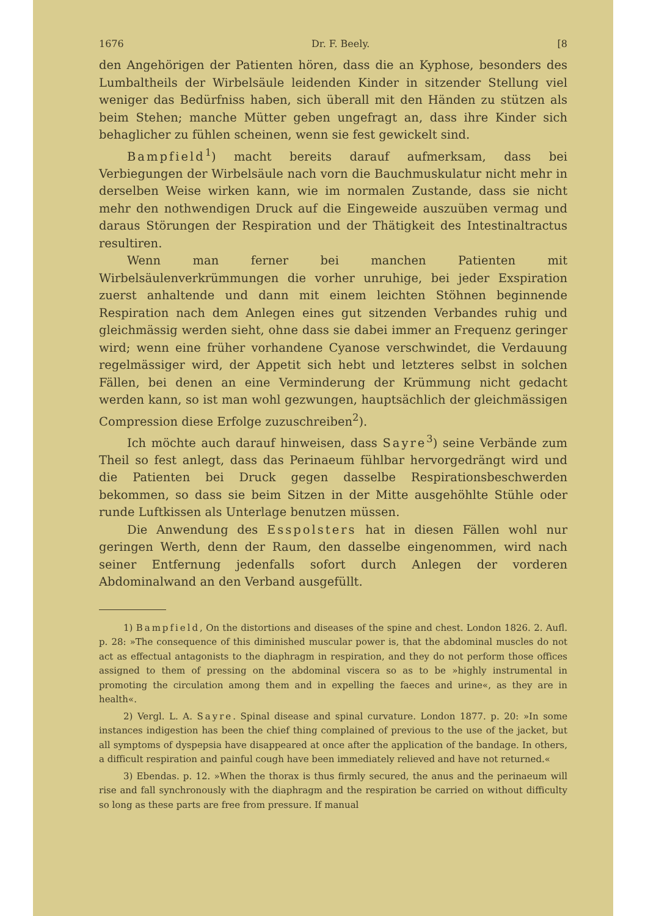1676 Dr. F. Beely. [8
den Angehörigen der Patienten hören, dass die an Kyphose, besonders des Lumbaltheils der Wirbelsäule leidenden Kinder in sitzender Stellung viel weniger das Bedürfniss haben, sich überall mit den Händen zu stützen als beim Stehen; manche Mütter geben ungefragt an, dass ihre Kinder sich behaglicher zu fühlen scheinen, wenn sie fest gewickelt sind.
Bampfield<sup>1</sup>) macht bereits darauf aufmerksam, dass bei Verbiegungen der Wirbelsäule nach vorn die Bauchmuskulatur nicht mehr in derselben Weise wirken kann, wie im normalen Zustande, dass sie nicht mehr den nothwendigen Druck auf die Eingeweide auszuüben vermag und daraus Störungen der Respiration und der Thätigkeit des Intestinaltractus resultiren.
Wenn man ferner bei manchen Patienten mit Wirbelsäulenverkrümmungen die vorher unruhige, bei jeder Exspiration zuerst anhaltende und dann mit einem leichten Stöhnen beginnende Respiration nach dem Anlegen eines gut sitzenden Verbandes ruhig und gleichmässig werden sieht, ohne dass sie dabei immer an Frequenz geringer wird; wenn eine früher vorhandene Cyanose verschwindet, die Verdauung regelmässiger wird, der Appetit sich hebt und letzteres selbst in solchen Fällen, bei denen an eine Verminderung der Krümmung nicht gedacht werden kann, so ist man wohl gezwungen, hauptsächlich der gleichmässigen Compression diese Erfolge zuzuschreiben<sup>2</sup>).
Ich möchte auch darauf hinweisen, dass Sayre<sup>3</sup>) seine Verbände zum Theil so fest anlegt, dass das Perinaeum fühlbar hervorgedrängt wird und die Patienten bei Druck gegen dasselbe Respirationsbeschwerden bekommen, so dass sie beim Sitzen in der Mitte ausgehöhlte Stühle oder runde Luftkissen als Unterlage benutzen müssen.
Die Anwendung des Esspolsters hat in diesen Fällen wohl nur geringen Werth, denn der Raum, den dasselbe eingenommen, wird nach seiner Entfernung jedenfalls sofort durch Anlegen der vorderen Abdominalwand an den Verband ausgefüllt.
1) Bampfield, On the distortions and diseases of the spine and chest. London 1826. 2. Aufl. p. 28: »The consequence of this diminished muscular power is, that the abdominal muscles do not act as effectual antagonists to the diaphragm in respiration, and they do not perform those offices assigned to them of pressing on the abdominal viscera so as to be »highly instrumental in promoting the circulation among them and in expelling the faeces and urine«, as they are in health«.
2) Vergl. L. A. Sayre. Spinal disease and spinal curvature. London 1877. p. 20: »In some instances indigestion has been the chief thing complained of previous to the use of the jacket, but all symptoms of dyspepsia have disappeared at once after the application of the bandage. In others, a difficult respiration and painful cough have been immediately relieved and have not returned.«
3) Ebendas. p. 12. »When the thorax is thus firmly secured, the anus and the perinaeum will rise and fall synchronously with the diaphragm and the respiration be carried on without difficulty so long as these parts are free from pressure. If manual